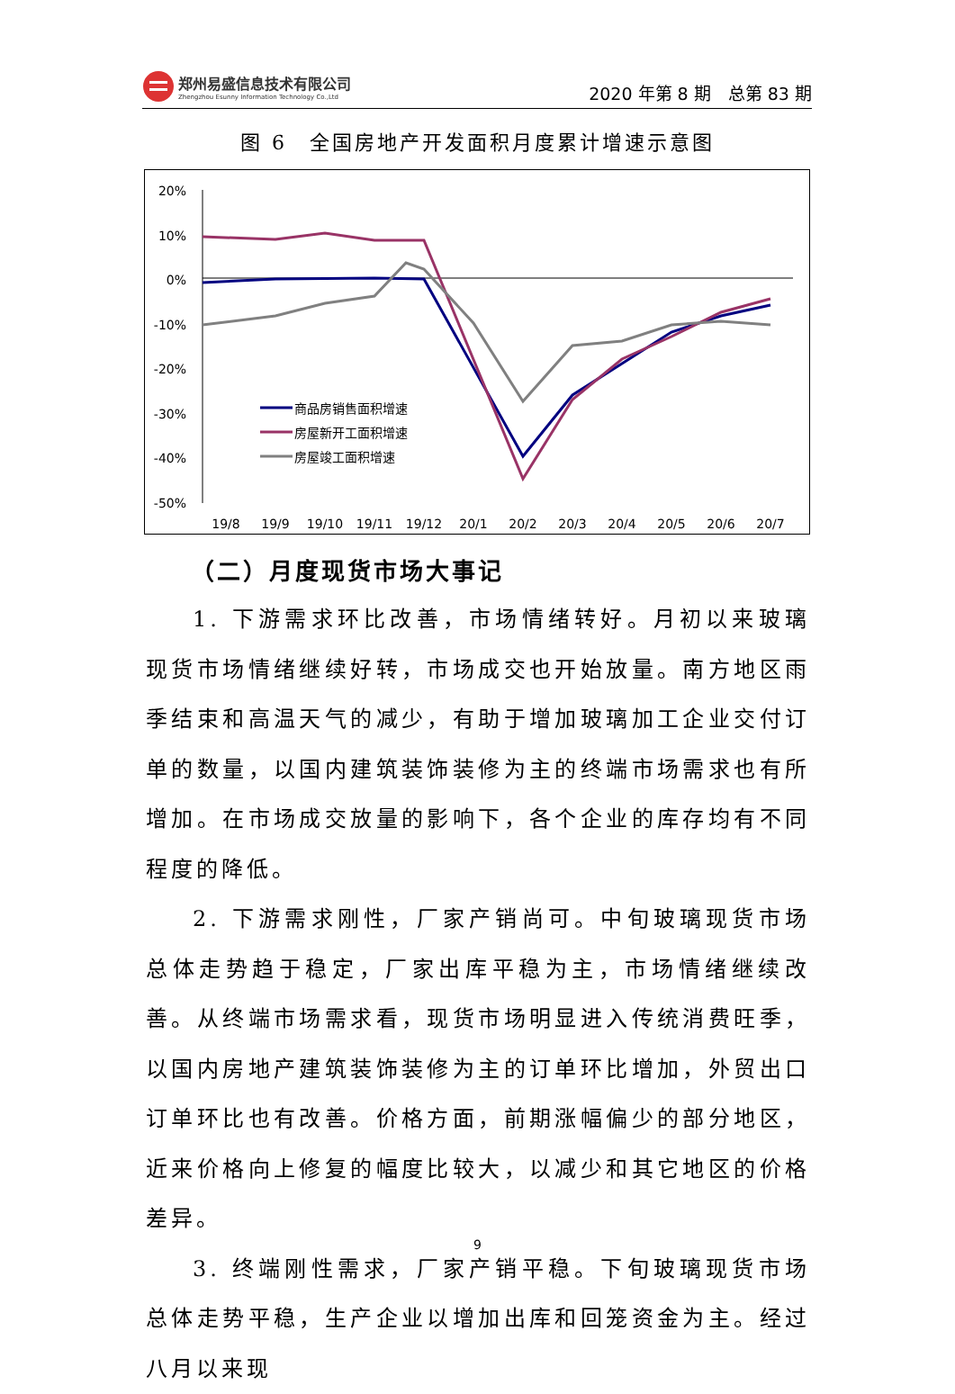郑州易盛信息技术有限公司
Zhengzhou Esunny Information Technology Co.,Ltd
2020 年第 8 期　总第 83 期
图 6　全国房地产开发面积月度累计增速示意图
20%
10%
0%
-10%
-20%
-30%
-40%
-50%
19/8
19/9
19/10
19/11
19/12
20/1
20/2
20/3
20/4
20/5
20/6
20/7
商品房销售面积增速
房屋新开工面积增速
房屋竣工面积增速
（二）月度现货市场大事记
1. 下游需求环比改善，市场情绪转好。月初以来玻璃现货市场情绪继续好转，市场成交也开始放量。南方地区雨季结束和高温天气的减少，有助于增加玻璃加工企业交付订单的数量，以国内建筑装饰装修为主的终端市场需求也有所增加。在市场成交放量的影响下，各个企业的库存均有不同程度的降低。
2. 下游需求刚性，厂家产销尚可。中旬玻璃现货市场总体走势趋于稳定，厂家出库平稳为主，市场情绪继续改善。从终端市场需求看，现货市场明显进入传统消费旺季，以国内房地产建筑装饰装修为主的订单环比增加，外贸出口订单环比也有改善。价格方面，前期涨幅偏少的部分地区，近来价格向上修复的幅度比较大，以减少和其它地区的价格差异。
3. 终端刚性需求，厂家产销平稳。下旬玻璃现货市场总体走势平稳，生产企业以增加出库和回笼资金为主。经过八月以来现
9